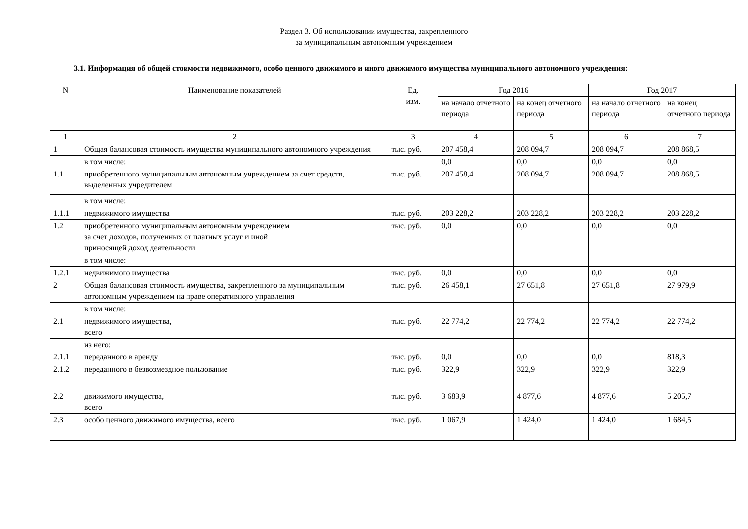Раздел 3. Об использовании имущества, закрепленного
за муниципальным автономным учреждением
3.1. Информация об общей стоимости недвижимого, особо ценного движимого и иного движимого имущества муниципального автономного учреждения:
| N | Наименование показателей | Ед. изм. | Год 2016 | | Год 2017 | |
| --- | --- | --- | --- | --- | --- | --- |
| | | | на начало отчетного периода | на конец отчетного периода | на начало отчетного периода | на конец отчетного периода |
| 1 | 2 | 3 | 4 | 5 | 6 | 7 |
| 1 | Общая балансовая стоимость имущества муниципального автономного учреждения | тыс. руб. | 207 458,4 | 208 094,7 | 208 094,7 | 208 868,5 |
| | в том числе: | | 0,0 | 0,0 | 0,0 | 0,0 |
| 1.1 | приобретенного муниципальным автономным учреждением за счет средств, выделенных учредителем | тыс. руб. | 207 458,4 | 208 094,7 | 208 094,7 | 208 868,5 |
| | в том числе: | | | | | |
| 1.1.1 | недвижимого имущества | тыс. руб. | 203 228,2 | 203 228,2 | 203 228,2 | 203 228,2 |
| 1.2 | приобретенного муниципальным автономным учреждением за счет доходов, полученных от платных услуг и иной приносящей доход деятельности | тыс. руб. | 0,0 | 0,0 | 0,0 | 0,0 |
| | в том числе: | | | | | |
| 1.2.1 | недвижимого имущества | тыс. руб. | 0,0 | 0,0 | 0,0 | 0,0 |
| 2 | Общая балансовая стоимость имущества, закрепленного за муниципальным автономным учреждением на праве оперативного управления | тыс. руб. | 26 458,1 | 27 651,8 | 27 651,8 | 27 979,9 |
| | в том числе: | | | | | |
| 2.1 | недвижимого имущества, всего | тыс. руб. | 22 774,2 | 22 774,2 | 22 774,2 | 22 774,2 |
| | из него: | | | | | |
| 2.1.1 | переданного в аренду | тыс. руб. | 0,0 | 0,0 | 0,0 | 818,3 |
| 2.1.2 | переданного в безвозмездное пользование | тыс. руб. | 322,9 | 322,9 | 322,9 | 322,9 |
| 2.2 | движимого имущества, всего | тыс. руб. | 3 683,9 | 4 877,6 | 4 877,6 | 5 205,7 |
| 2.3 | особо ценного движимого имущества, всего | тыс. руб. | 1 067,9 | 1 424,0 | 1 424,0 | 1 684,5 |